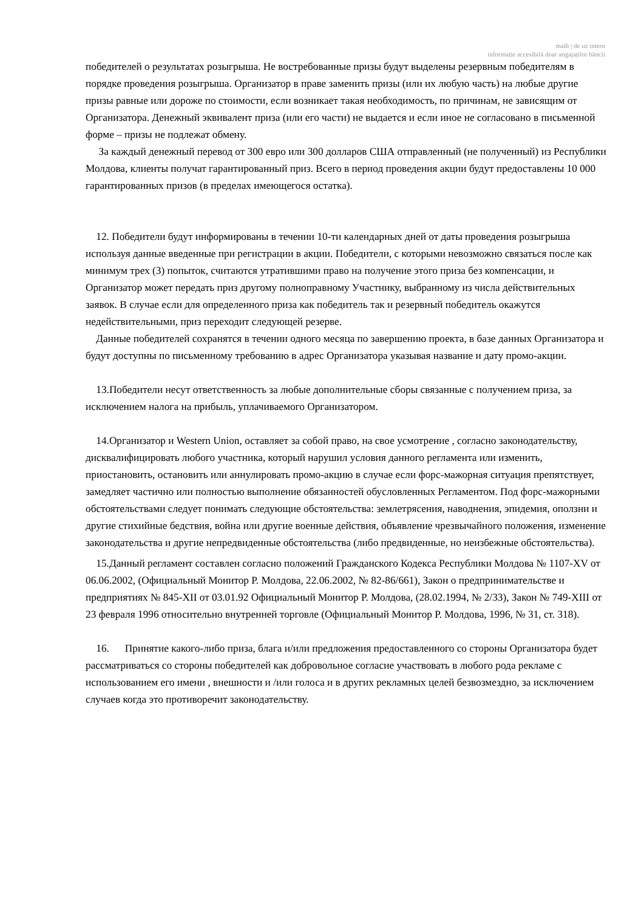maib | de uz intern
informație accesibilă doar angajaților băncii
победителей о результатах розыгрыша. Не востребованные призы будут выделены резервным победителям в порядке проведения розыгрыша. Организатор в праве заменить призы (или их любую часть) на любые другие призы равные или дороже по стоимости, если возникает такая необходимость, по причинам, не зависящим от Организатора. Денежный эквивалент приза (или его части) не выдается и если иное не согласовано в письменной форме – призы не подлежат обмену.
За каждый денежный перевод от 300 евро или 300 долларов США отправленный (не полученный) из Республики Молдова, клиенты получат гарантированный приз. Всего в период проведения акции будут предоставлены 10 000 гарантированных призов (в пределах имеющегося остатка).
12. Победители будут информированы в течении 10-ти календарных дней от даты проведения розыгрыша используя данные введенные при регистрации в акции. Победители, с которыми невозможно связаться после как минимум трех (3) попыток, считаются утратившими право на получение этого приза без компенсации, и Организатор может передать приз другому полноправному Участнику, выбранному из числа действительных заявок. В случае если для определенного приза как победитель так и резервный победитель окажутся недействительными, приз переходит следующей резерве.
Данные победителей сохранятся в течении одного месяца по завершению проекта, в базе данных Организатора и будут доступны по письменному требованию в адрес Организатора указывая название и дату промо-акции.
13.Победители несут ответственность за любые дополнительные сборы связанные с получением приза, за исключением налога на прибыль, уплачиваемого Организатором.
14.Организатор и Western Union, оставляет за собой право, на свое усмотрение , согласно законодательству, дисквалифицировать любого участника, который нарушил условия данного регламента или изменить, приостановить, остановить или аннулировать промо-акцию в случае если форс-мажорная ситуация препятствует, замедляет частично или полностью выполнение обязанностей обусловленных Регламентом. Под форс-мажорными обстоятельствами следует понимать следующие обстоятельства: землетрясения, наводнения, эпидемия, оползни и другие стихийные бедствия, война или другие военные действия, объявление чрезвычайного положения, изменение законодательства и другие непредвиденные обстоятельства (либо предвиденные, но неизбежные обстоятельства).
15.Данный регламент составлен согласно положений Гражданского Кодекса Республики Молдова № 1107-XV от 06.06.2002, (Официальный Монитор Р. Молдова, 22.06.2002, № 82-86/661), Закон о предпринимательстве и предприятиях № 845-XII от 03.01.92 Официальный Монитор Р. Молдова, (28.02.1994, № 2/33), Закон № 749-XIII от 23 февраля 1996 относительно внутренней торговле (Официальный Монитор Р. Молдова, 1996, № 31, ст. 318).
16. Принятие какого-либо приза, блага и/или предложения предоставленного со стороны Организатора будет рассматриваться со стороны победителей как добровольное согласие участвовать в любого рода рекламе с использованием его имени , внешности и /или голоса и в других рекламных целей безвозмездно, за исключением случаев когда это противоречит законодательству.